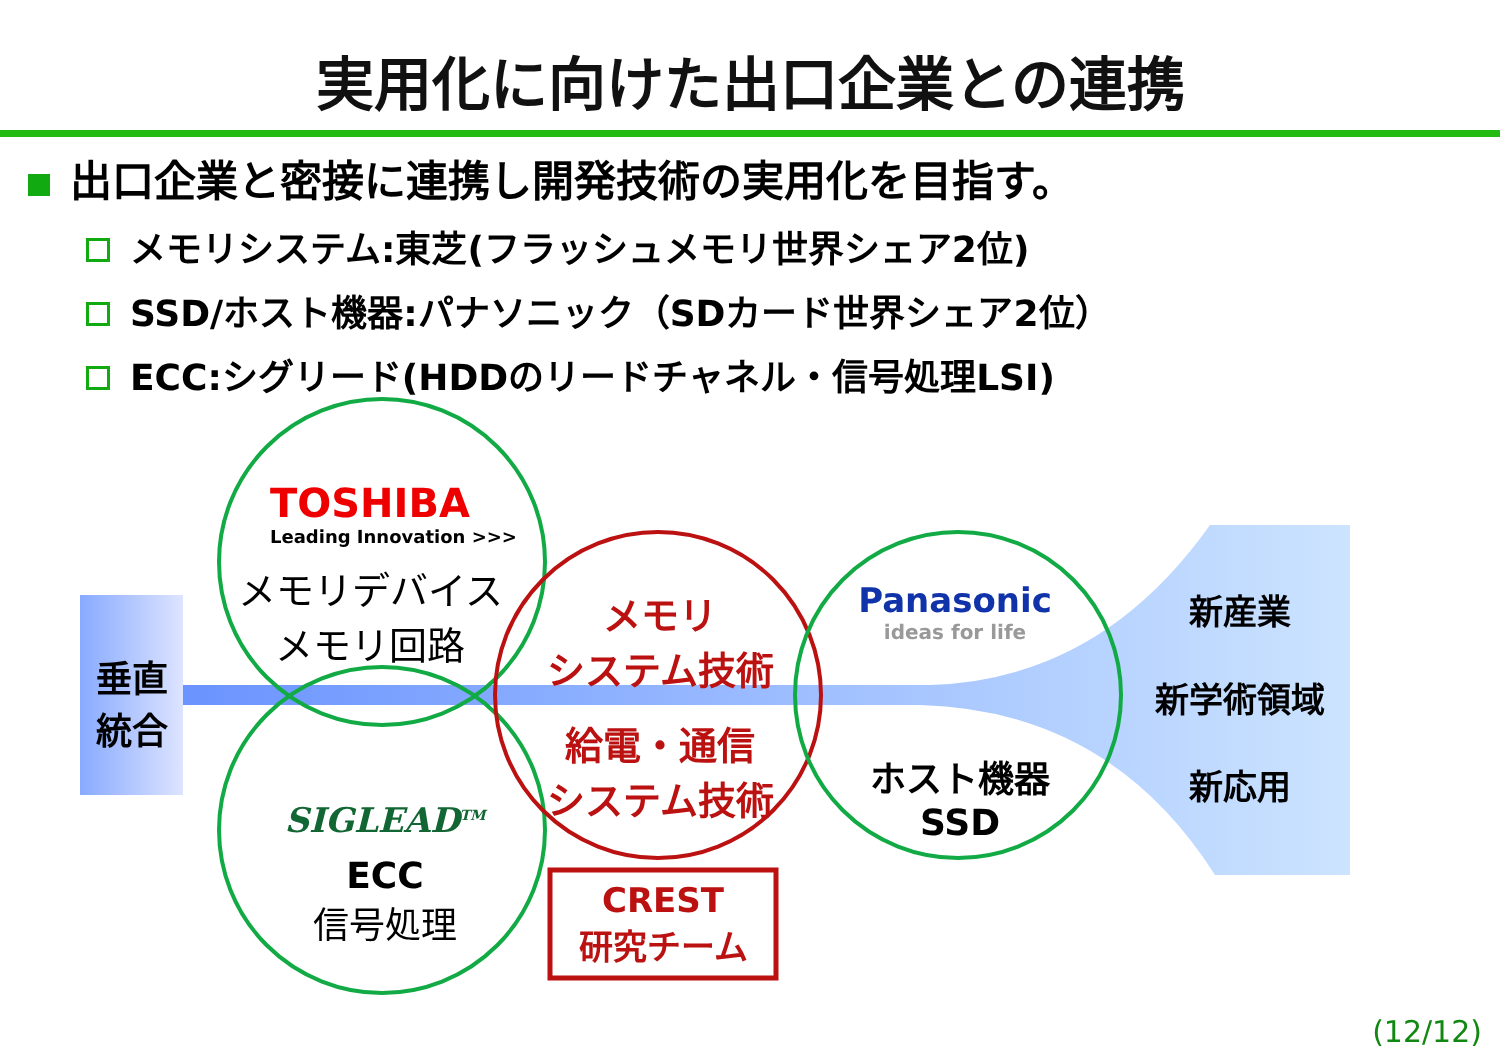実用化に向けた出口企業との連携
出口企業と密接に連携し開発技術の実用化を目指す。
メモリシステム:東芝(フラッシュメモリ世界シェア2位)
SSD/ホスト機器:パナソニック（SDカード世界シェア2位）
ECC:シグリード(HDDのリードチャネル・信号処理LSI)
垂直
統合
TOSHIBA
Leading Innovation >>>
メモリデバイス
メモリ回路
メモリ
システム技術
給電・通信
システム技術
Panasonic
ideas for life
ホスト機器
SSD
SIGLEAD<sup>TM</sup>
ECC
信号処理
CREST
研究チーム
新産業
新学術領域
新応用
(12/12)